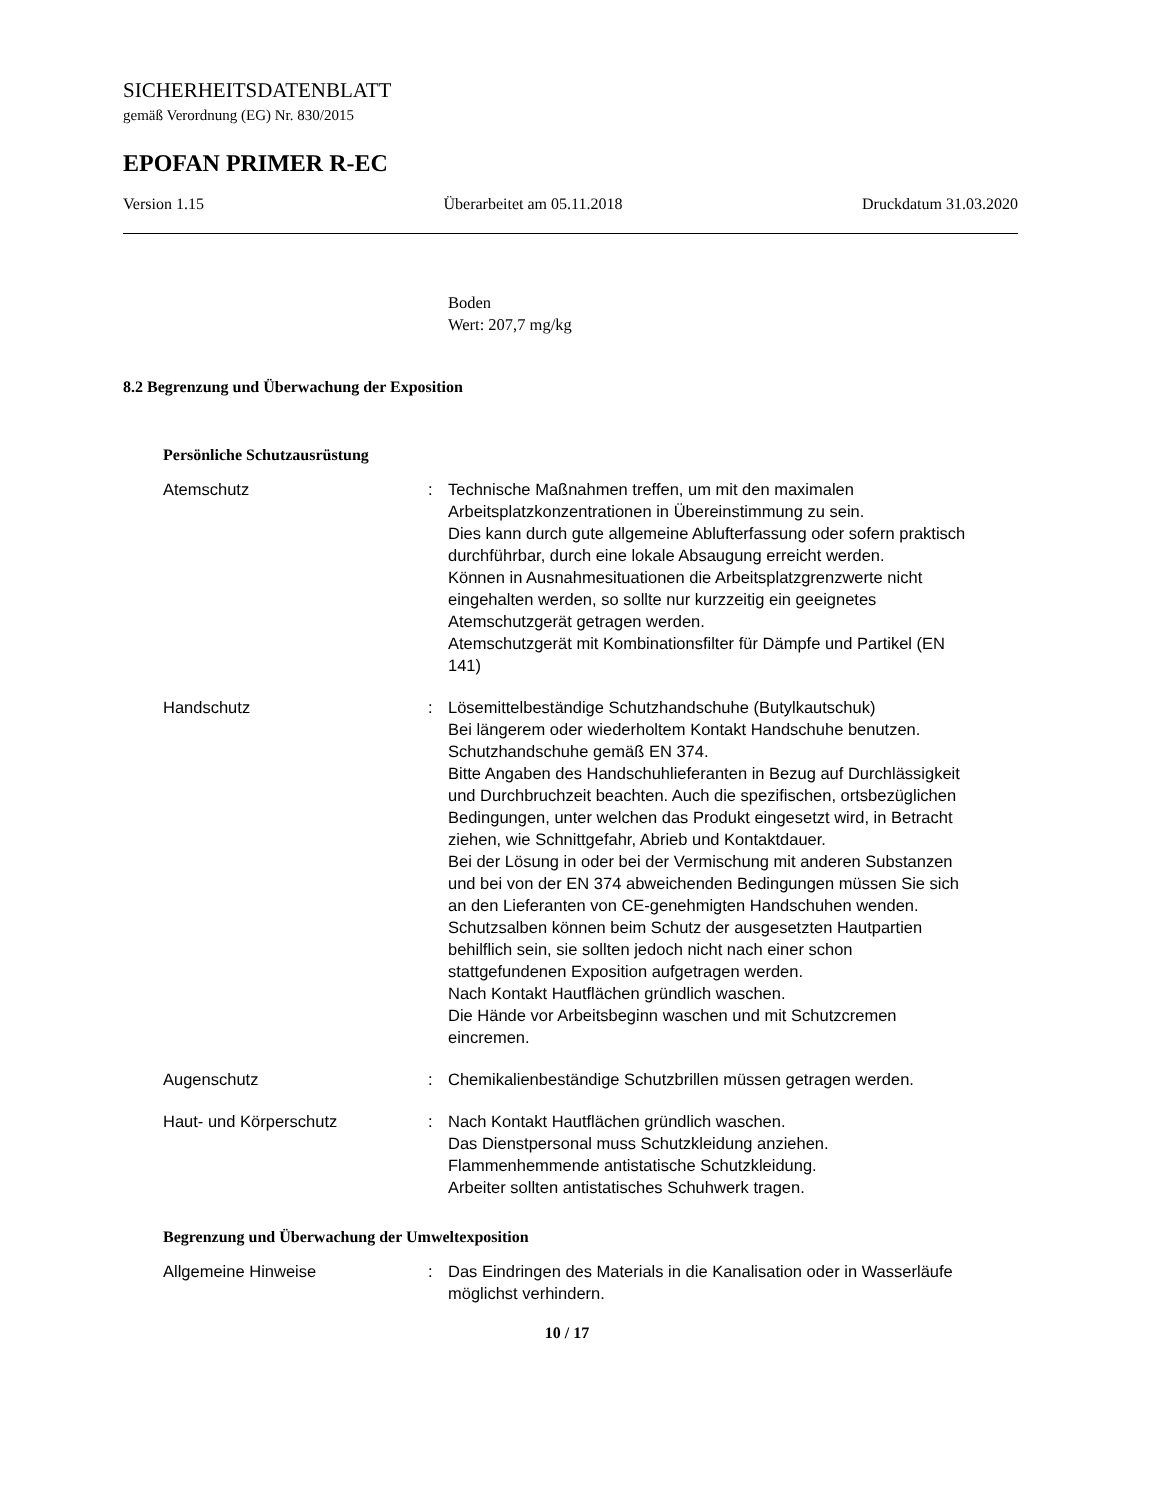SICHERHEITSDATENBLATT
gemäß Verordnung (EG) Nr. 830/2015
EPOFAN PRIMER R-EC
Version 1.15 Überarbeitet am 05.11.2018 Druckdatum 31.03.2020
Boden
Wert: 207,7 mg/kg
8.2 Begrenzung und Überwachung der Exposition
Persönliche Schutzausrüstung
Atemschutz : Technische Maßnahmen treffen, um mit den maximalen Arbeitsplatzkonzentrationen in Übereinstimmung zu sein.
Dies kann durch gute allgemeine Ablufterfassung oder sofern praktisch durchführbar, durch eine lokale Absaugung erreicht werden.
Können in Ausnahmesituationen die Arbeitsplatzgrenzwerte nicht eingehalten werden, so sollte nur kurzzeitig ein geeignetes Atemschutzgerät getragen werden.
Atemschutzgerät mit Kombinationsfilter für Dämpfe und Partikel (EN 141)
Handschutz : Lösemittelbeständige Schutzhandschuhe (Butylkautschuk)
Bei längerem oder wiederholtem Kontakt Handschuhe benutzen.
Schutzhandschuhe gemäß EN 374.
Bitte Angaben des Handschuhlieferanten in Bezug auf Durchlässigkeit und Durchbruchzeit beachten. Auch die spezifischen, ortsbezüglichen Bedingungen, unter welchen das Produkt eingesetzt wird, in Betracht ziehen, wie Schnittgefahr, Abrieb und Kontaktdauer.
Bei der Lösung in oder bei der Vermischung mit anderen Substanzen und bei von der EN 374 abweichenden Bedingungen müssen Sie sich an den Lieferanten von CE-genehmigten Handschuhen wenden.
Schutzsalben können beim Schutz der ausgesetzten Hautpartien behilflich sein, sie sollten jedoch nicht nach einer schon stattgefundenen Exposition aufgetragen werden.
Nach Kontakt Hautflächen gründlich waschen.
Die Hände vor Arbeitsbeginn waschen und mit Schutzcremen eincremen.
Augenschutz : Chemikalienbeständige Schutzbrillen müssen getragen werden.
Haut- und Körperschutz : Nach Kontakt Hautflächen gründlich waschen.
Das Dienstpersonal muss Schutzkleidung anziehen.
Flammenhemmende antistatische Schutzkleidung.
Arbeiter sollten antistatisches Schuhwerk tragen.
Begrenzung und Überwachung der Umweltexposition
Allgemeine Hinweise : Das Eindringen des Materials in die Kanalisation oder in Wasserläufe möglichst verhindern.
10 / 17